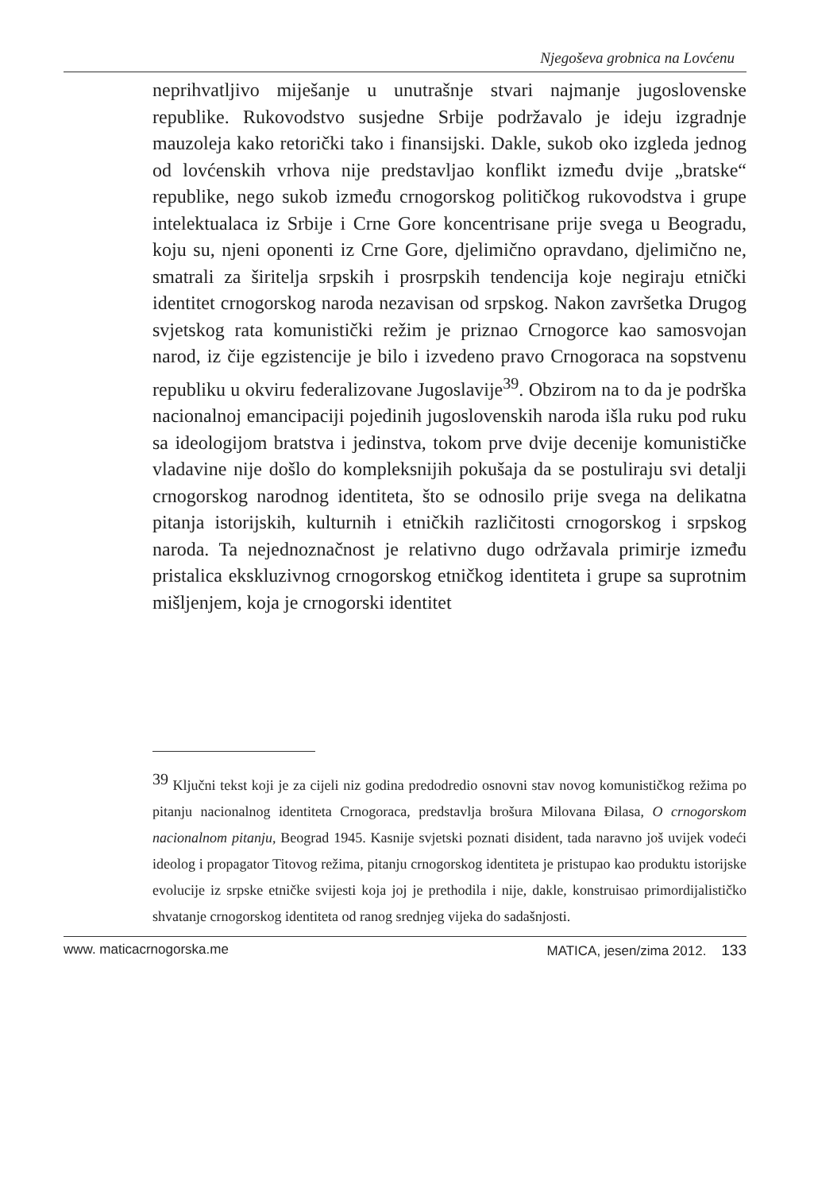Njegoševa grobnica na Lovćenu
neprihvatljivo miješanje u unutrašnje stvari najmanje jugoslovenske republike. Rukovodstvo susjedne Srbije podržavalo je ideju izgradnje mauzoleja kako retorički tako i finansijski. Dakle, sukob oko izgleda jednog od lovćenskih vrhova nije predstavljao konflikt između dvije „bratske“ republike, nego sukob između crnogorskog političkog rukovodstva i grupe intelektualaca iz Srbije i Crne Gore koncentrisane prije svega u Beogradu, koju su, njeni oponenti iz Crne Gore, djelimično opravdano, djelimično ne, smatrali za širitelja srpskih i prosrpskih tendencija koje negiraju etnički identitet crnogorskog naroda nezavisan od srpskog. Nakon završetka Drugog svjetskog rata komunistički režim je priznao Crnogorce kao samosvojan narod, iz čije egzistencije je bilo i izvedeno pravo Crnogoraca na sopstvenu republiku u okviru federalizovane Jugoslavije<sup>39</sup>. Obzirom na to da je podrška nacionalnoj emancipaciji pojedinih jugoslovenskih naroda išla ruku pod ruku sa ideologijom bratstva i jedinstva, tokom prve dvije decenije komunističke vladavine nije došlo do kompleksnijih pokušaja da se postuliraju svi detalji crnogorskog narodnog identiteta, što se odnosilo prije svega na delikatna pitanja istorijskih, kulturnih i etničkih različitosti crnogorskog i srpskog naroda. Ta nejednoznačnost je relativno dugo održavala primirje između pristalica ekskluzivnog crnogorskog etničkog identiteta i grupe sa suprotnim mišljenjem, koja je crnogorski identitet
<sup>39</sup> Ključni tekst koji je za cijeli niz godina predodredio osnovni stav novog komunističkog režima po pitanju nacionalnog identiteta Crnogoraca, predstavlja brošura Milovana Đilasa, O crnogorskom nacionalnom pitanju, Beograd 1945. Kasnije svjetski poznati disident, tada naravno još uvijek vodeći ideolog i propagator Titovog režima, pitanju crnogorskog identiteta je pristupao kao produktu istorijske evolucije iz srpske etničke svijesti koja joj je prethodila i nije, dakle, konstruisao primordijalističko shvatanje crnogorskog identiteta od ranog srednjeg vijeka do sadašnjosti.
www. maticacrnogorska.me MATICA, jesen/zima 2012. 133